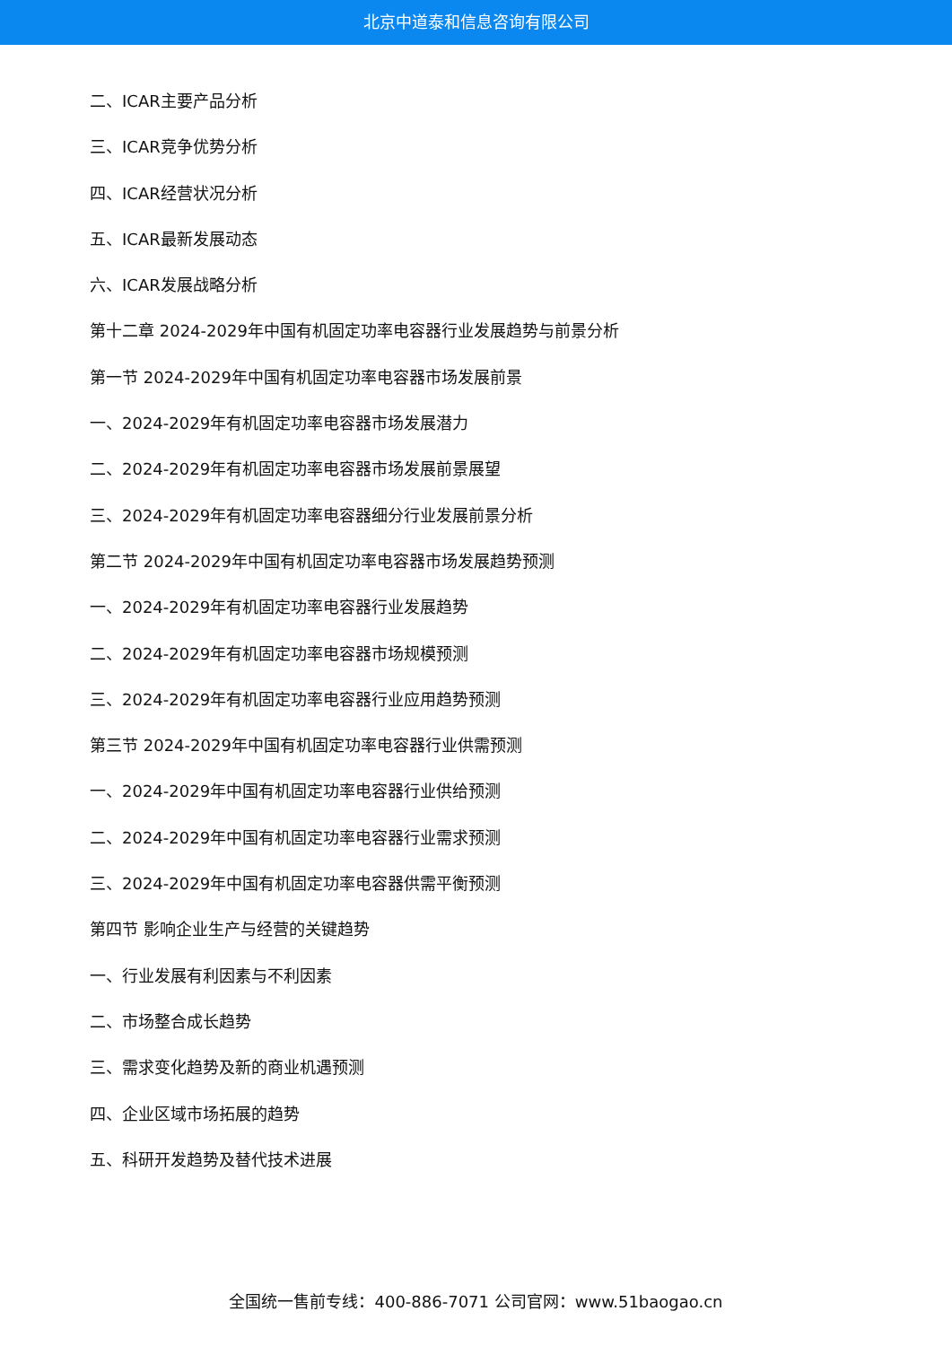北京中道泰和信息咨询有限公司
二、ICAR主要产品分析
三、ICAR竞争优势分析
四、ICAR经营状况分析
五、ICAR最新发展动态
六、ICAR发展战略分析
第十二章 2024-2029年中国有机固定功率电容器行业发展趋势与前景分析
第一节 2024-2029年中国有机固定功率电容器市场发展前景
一、2024-2029年有机固定功率电容器市场发展潜力
二、2024-2029年有机固定功率电容器市场发展前景展望
三、2024-2029年有机固定功率电容器细分行业发展前景分析
第二节 2024-2029年中国有机固定功率电容器市场发展趋势预测
一、2024-2029年有机固定功率电容器行业发展趋势
二、2024-2029年有机固定功率电容器市场规模预测
三、2024-2029年有机固定功率电容器行业应用趋势预测
第三节 2024-2029年中国有机固定功率电容器行业供需预测
一、2024-2029年中国有机固定功率电容器行业供给预测
二、2024-2029年中国有机固定功率电容器行业需求预测
三、2024-2029年中国有机固定功率电容器供需平衡预测
第四节 影响企业生产与经营的关键趋势
一、行业发展有利因素与不利因素
二、市场整合成长趋势
三、需求变化趋势及新的商业机遇预测
四、企业区域市场拓展的趋势
五、科研开发趋势及替代技术进展
全国统一售前专线：400-886-7071 公司官网：www.51baogao.cn